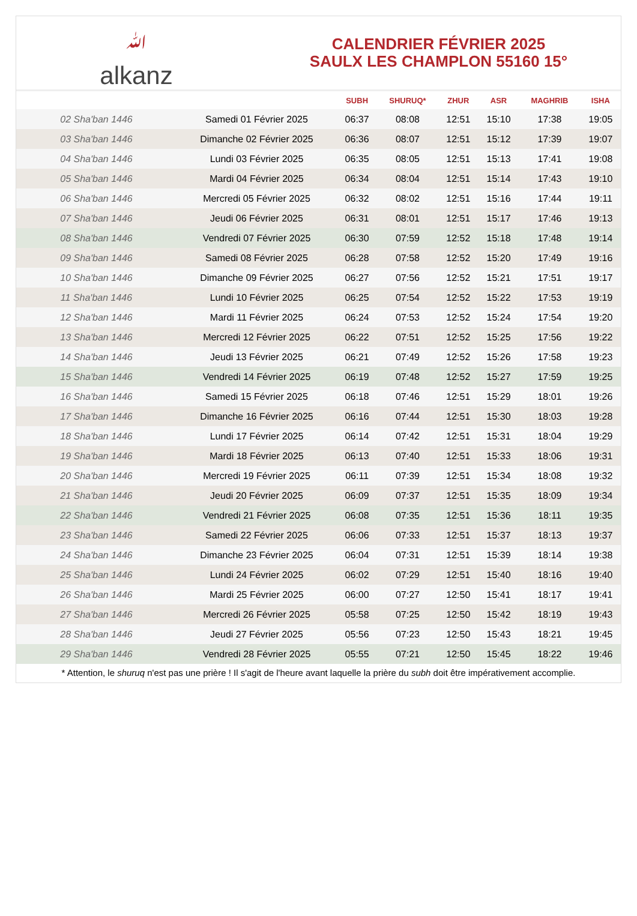ﷲalkanz
CALENDRIER FÉVRIER 2025
SAULX LES CHAMPLON 55160 15°
| | | SUBH | SHURUQ* | ZHUR | ASR | MAGHRIB | ISHA |
| --- | --- | --- | --- | --- | --- | --- | --- |
| 02 Sha'ban 1446 | Samedi 01 Février 2025 | 06:37 | 08:08 | 12:51 | 15:10 | 17:38 | 19:05 |
| 03 Sha'ban 1446 | Dimanche 02 Février 2025 | 06:36 | 08:07 | 12:51 | 15:12 | 17:39 | 19:07 |
| 04 Sha'ban 1446 | Lundi 03 Février 2025 | 06:35 | 08:05 | 12:51 | 15:13 | 17:41 | 19:08 |
| 05 Sha'ban 1446 | Mardi 04 Février 2025 | 06:34 | 08:04 | 12:51 | 15:14 | 17:43 | 19:10 |
| 06 Sha'ban 1446 | Mercredi 05 Février 2025 | 06:32 | 08:02 | 12:51 | 15:16 | 17:44 | 19:11 |
| 07 Sha'ban 1446 | Jeudi 06 Février 2025 | 06:31 | 08:01 | 12:51 | 15:17 | 17:46 | 19:13 |
| 08 Sha'ban 1446 | Vendredi 07 Février 2025 | 06:30 | 07:59 | 12:52 | 15:18 | 17:48 | 19:14 |
| 09 Sha'ban 1446 | Samedi 08 Février 2025 | 06:28 | 07:58 | 12:52 | 15:20 | 17:49 | 19:16 |
| 10 Sha'ban 1446 | Dimanche 09 Février 2025 | 06:27 | 07:56 | 12:52 | 15:21 | 17:51 | 19:17 |
| 11 Sha'ban 1446 | Lundi 10 Février 2025 | 06:25 | 07:54 | 12:52 | 15:22 | 17:53 | 19:19 |
| 12 Sha'ban 1446 | Mardi 11 Février 2025 | 06:24 | 07:53 | 12:52 | 15:24 | 17:54 | 19:20 |
| 13 Sha'ban 1446 | Mercredi 12 Février 2025 | 06:22 | 07:51 | 12:52 | 15:25 | 17:56 | 19:22 |
| 14 Sha'ban 1446 | Jeudi 13 Février 2025 | 06:21 | 07:49 | 12:52 | 15:26 | 17:58 | 19:23 |
| 15 Sha'ban 1446 | Vendredi 14 Février 2025 | 06:19 | 07:48 | 12:52 | 15:27 | 17:59 | 19:25 |
| 16 Sha'ban 1446 | Samedi 15 Février 2025 | 06:18 | 07:46 | 12:51 | 15:29 | 18:01 | 19:26 |
| 17 Sha'ban 1446 | Dimanche 16 Février 2025 | 06:16 | 07:44 | 12:51 | 15:30 | 18:03 | 19:28 |
| 18 Sha'ban 1446 | Lundi 17 Février 2025 | 06:14 | 07:42 | 12:51 | 15:31 | 18:04 | 19:29 |
| 19 Sha'ban 1446 | Mardi 18 Février 2025 | 06:13 | 07:40 | 12:51 | 15:33 | 18:06 | 19:31 |
| 20 Sha'ban 1446 | Mercredi 19 Février 2025 | 06:11 | 07:39 | 12:51 | 15:34 | 18:08 | 19:32 |
| 21 Sha'ban 1446 | Jeudi 20 Février 2025 | 06:09 | 07:37 | 12:51 | 15:35 | 18:09 | 19:34 |
| 22 Sha'ban 1446 | Vendredi 21 Février 2025 | 06:08 | 07:35 | 12:51 | 15:36 | 18:11 | 19:35 |
| 23 Sha'ban 1446 | Samedi 22 Février 2025 | 06:06 | 07:33 | 12:51 | 15:37 | 18:13 | 19:37 |
| 24 Sha'ban 1446 | Dimanche 23 Février 2025 | 06:04 | 07:31 | 12:51 | 15:39 | 18:14 | 19:38 |
| 25 Sha'ban 1446 | Lundi 24 Février 2025 | 06:02 | 07:29 | 12:51 | 15:40 | 18:16 | 19:40 |
| 26 Sha'ban 1446 | Mardi 25 Février 2025 | 06:00 | 07:27 | 12:50 | 15:41 | 18:17 | 19:41 |
| 27 Sha'ban 1446 | Mercredi 26 Février 2025 | 05:58 | 07:25 | 12:50 | 15:42 | 18:19 | 19:43 |
| 28 Sha'ban 1446 | Jeudi 27 Février 2025 | 05:56 | 07:23 | 12:50 | 15:43 | 18:21 | 19:45 |
| 29 Sha'ban 1446 | Vendredi 28 Février 2025 | 05:55 | 07:21 | 12:50 | 15:45 | 18:22 | 19:46 |
* Attention, le shuruq n'est pas une prière ! Il s'agit de l'heure avant laquelle la prière du subh doit être impérativement accomplie.